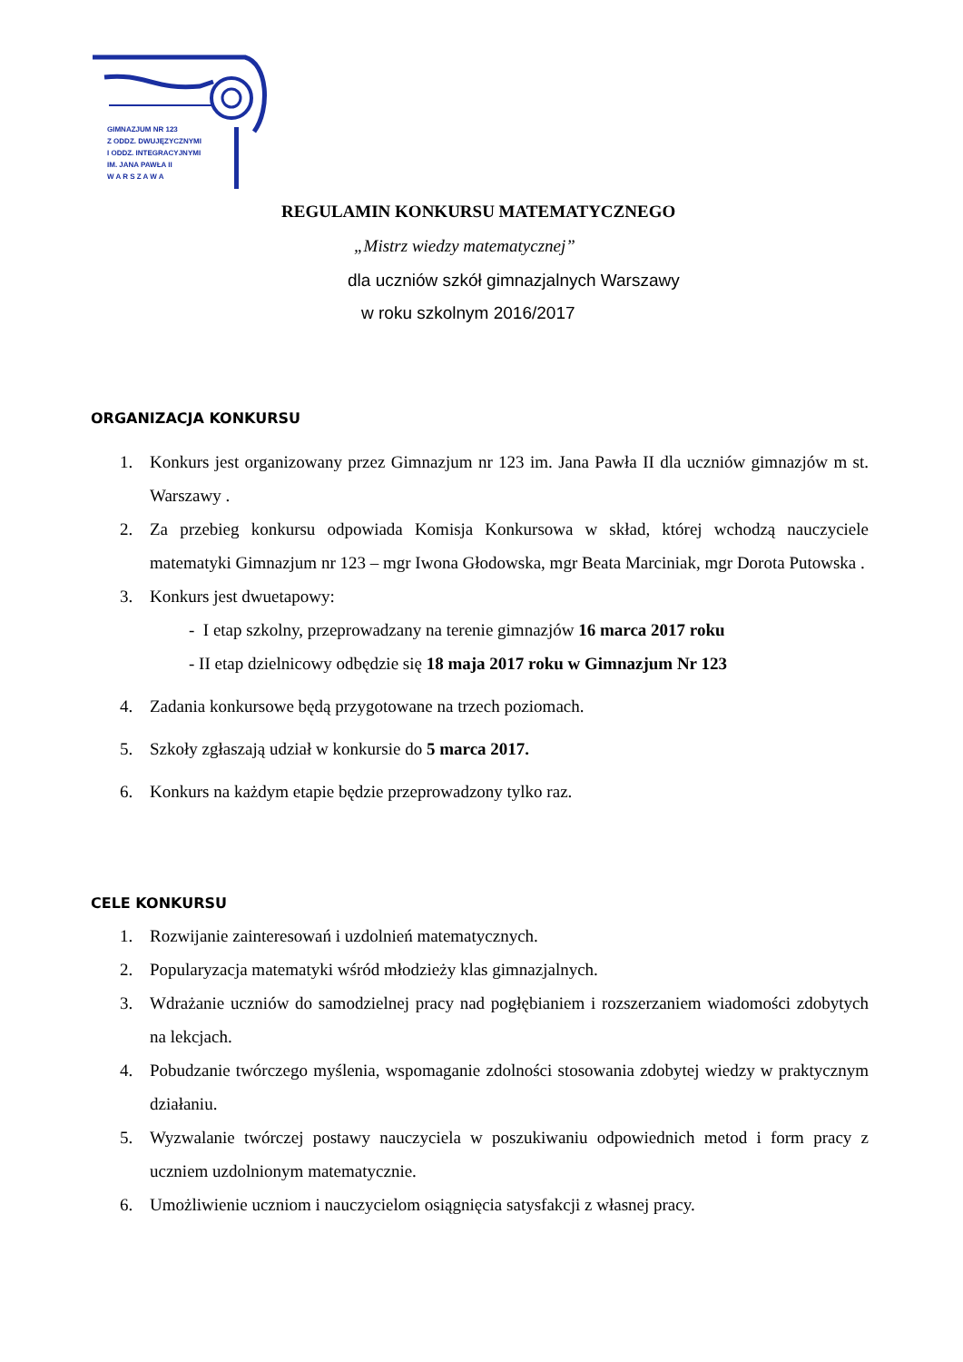GIMNAZJUM NR 123
Z ODDZ. DWUJĘZYCZNYMI
I ODDZ. INTEGRACYJNYMI
IM. JANA PAWŁA II
W A R S Z A W A
REGULAMIN KONKURSU MATEMATYCZNEGO
„Mistrz wiedzy matematycznej”
dla uczniów szkół gimnazjalnych Warszawy
w roku szkolnym 2016/2017
ORGANIZACJA KONKURSU
1. Konkurs jest organizowany przez Gimnazjum nr 123 im. Jana Pawła II dla uczniów gimnazjów m st. Warszawy .
2. Za przebieg konkursu odpowiada Komisja Konkursowa w skład, której wchodzą nauczyciele matematyki Gimnazjum nr 123 – mgr Iwona Głodowska, mgr Beata Marciniak, mgr Dorota Putowska .
3. Konkurs jest dwuetapowy:
- I etap szkolny, przeprowadzany na terenie gimnazjów 16 marca 2017 roku
- II etap dzielnicowy odbędzie się 18 maja 2017 roku w Gimnazjum Nr 123
4. Zadania konkursowe będą przygotowane na trzech poziomach.
5. Szkoły zgłaszają udział w konkursie do 5 marca 2017.
6. Konkurs na każdym etapie będzie przeprowadzony tylko raz.
CELE KONKURSU
1. Rozwijanie zainteresowań i uzdolnień matematycznych.
2. Popularyzacja matematyki wśród młodzieży klas gimnazjalnych.
3. Wdrażanie uczniów do samodzielnej pracy nad pogłębianiem i rozszerzaniem wiadomości zdobytych na lekcjach.
4. Pobudzanie twórczego myślenia, wspomaganie zdolności stosowania zdobytej wiedzy w praktycznym działaniu.
5. Wyzwalanie twórczej postawy nauczyciela w poszukiwaniu odpowiednich metod i form pracy z uczniem uzdolnionym matematycznie.
6. Umożliwienie uczniom i nauczycielom osiągnięcia satysfakcji z własnej pracy.